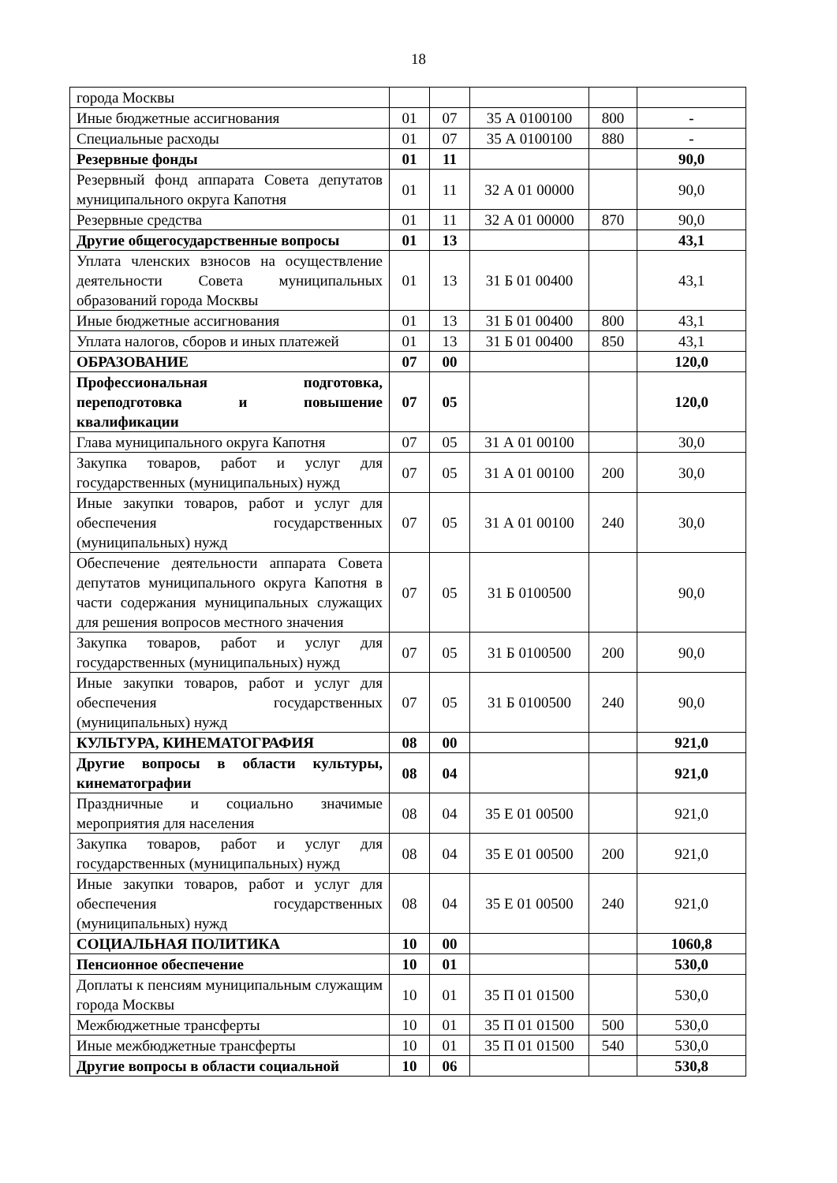18
| города Москвы | | | | | |
| Иные бюджетные ассигнования | 01 | 07 | 35 А 0100100 | 800 | - |
| Специальные расходы | 01 | 07 | 35 А 0100100 | 880 | - |
| Резервные фонды | 01 | 11 | | | 90,0 |
| Резервный фонд аппарата Совета депутатов муниципального округа Капотня | 01 | 11 | 32 А 01 00000 | | 90,0 |
| Резервные средства | 01 | 11 | 32 А 01 00000 | 870 | 90,0 |
| Другие общегосударственные вопросы | 01 | 13 | | | 43,1 |
| Уплата членских взносов на осуществление деятельности Совета муниципальных образований города Москвы | 01 | 13 | 31 Б 01 00400 | | 43,1 |
| Иные бюджетные ассигнования | 01 | 13 | 31 Б 01 00400 | 800 | 43,1 |
| Уплата налогов, сборов и иных платежей | 01 | 13 | 31 Б 01 00400 | 850 | 43,1 |
| ОБРАЗОВАНИЕ | 07 | 00 | | | 120,0 |
| Профессиональная подготовка, переподготовка и повышение квалификации | 07 | 05 | | | 120,0 |
| Глава муниципального округа Капотня | 07 | 05 | 31 А 01 00100 | | 30,0 |
| Закупка товаров, работ и услуг для государственных (муниципальных) нужд | 07 | 05 | 31 А 01 00100 | 200 | 30,0 |
| Иные закупки товаров, работ и услуг для обеспечения государственных (муниципальных) нужд | 07 | 05 | 31 А 01 00100 | 240 | 30,0 |
| Обеспечение деятельности аппарата Совета депутатов муниципального округа Капотня в части содержания муниципальных служащих для решения вопросов местного значения | 07 | 05 | 31 Б 0100500 | | 90,0 |
| Закупка товаров, работ и услуг для государственных (муниципальных) нужд | 07 | 05 | 31 Б 0100500 | 200 | 90,0 |
| Иные закупки товаров, работ и услуг для обеспечения государственных (муниципальных) нужд | 07 | 05 | 31 Б 0100500 | 240 | 90,0 |
| КУЛЬТУРА, КИНЕМАТОГРАФИЯ | 08 | 00 | | | 921,0 |
| Другие вопросы в области культуры, кинематографии | 08 | 04 | | | 921,0 |
| Праздничные и социально значимые мероприятия для населения | 08 | 04 | 35 Е 01 00500 | | 921,0 |
| Закупка товаров, работ и услуг для государственных (муниципальных) нужд | 08 | 04 | 35 Е 01 00500 | 200 | 921,0 |
| Иные закупки товаров, работ и услуг для обеспечения государственных (муниципальных) нужд | 08 | 04 | 35 Е 01 00500 | 240 | 921,0 |
| СОЦИАЛЬНАЯ ПОЛИТИКА | 10 | 00 | | | 1060,8 |
| Пенсионное обеспечение | 10 | 01 | | | 530,0 |
| Доплаты к пенсиям муниципальным служащим города Москвы | 10 | 01 | 35 П 01 01500 | | 530,0 |
| Межбюджетные трансферты | 10 | 01 | 35 П 01 01500 | 500 | 530,0 |
| Иные межбюджетные трансферты | 10 | 01 | 35 П 01 01500 | 540 | 530,0 |
| Другие вопросы в области социальной | 10 | 06 | | | 530,8 |